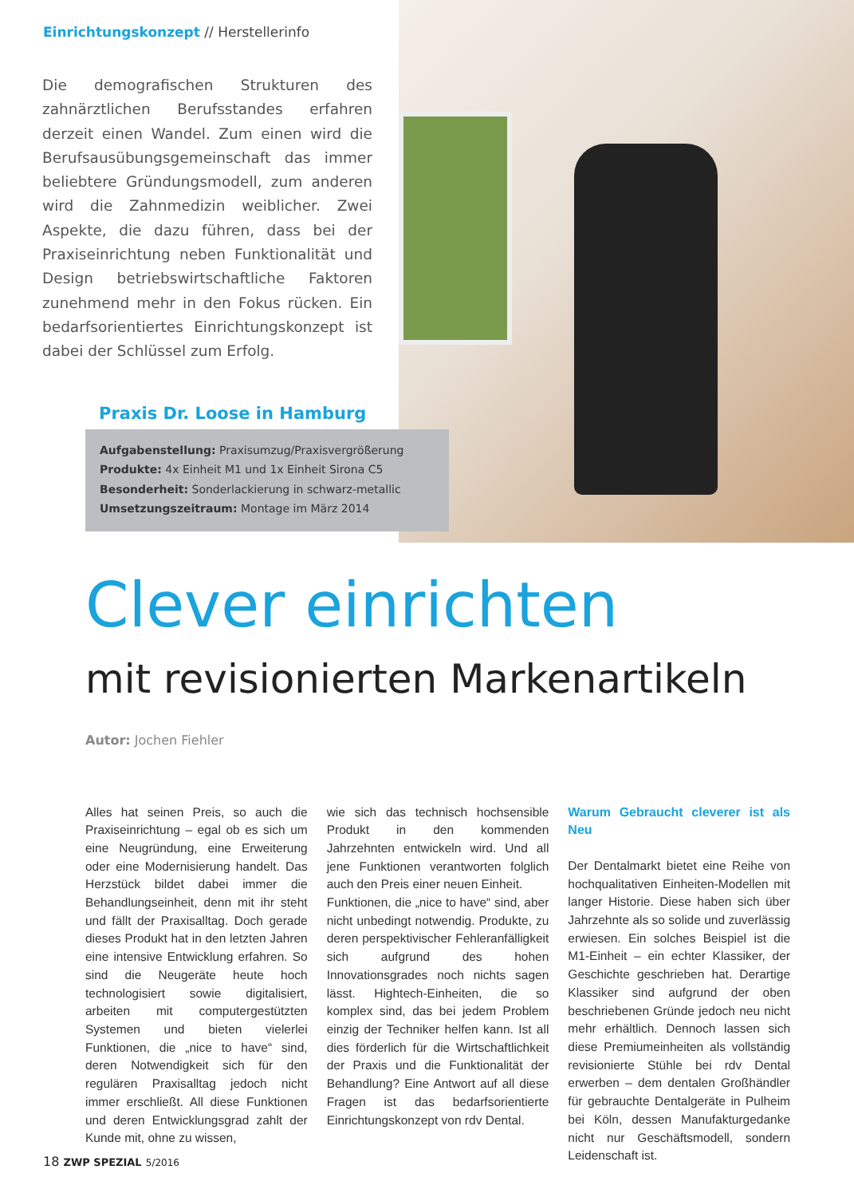Einrichtungskonzept // Herstellerinfo
Die demografischen Strukturen des zahnärztlichen Berufsstandes erfahren derzeit einen Wandel. Zum einen wird die Berufsausübungsgemeinschaft das immer beliebtere Gründungsmodell, zum anderen wird die Zahnmedizin weiblicher. Zwei Aspekte, die dazu führen, dass bei der Praxiseinrichtung neben Funktionalität und Design betriebswirtschaftliche Faktoren zunehmend mehr in den Fokus rücken. Ein bedarfsorientiertes Einrichtungskonzept ist dabei der Schlüssel zum Erfolg.
Praxis Dr. Loose in Hamburg
Aufgabenstellung: Praxisumzug/Praxisvergrößerung
Produkte: 4x Einheit M1 und 1x Einheit Sirona C5
Besonderheit: Sonderlackierung in schwarz-metallic
Umsetzungszeitraum: Montage im März 2014
Clever einrichten
mit revisionierten Markenartikeln
Autor: Jochen Fiehler
Alles hat seinen Preis, so auch die Praxiseinrichtung – egal ob es sich um eine Neugründung, eine Erweiterung oder eine Modernisierung handelt. Das Herzstück bildet dabei immer die Behandlungseinheit, denn mit ihr steht und fällt der Praxisalltag. Doch gerade dieses Produkt hat in den letzten Jahren eine intensive Entwicklung erfahren. So sind die Neugeräte heute hoch technologisiert sowie digitalisiert, arbeiten mit computergestützten Systemen und bieten vielerlei Funktionen, die „nice to have“ sind, deren Notwendigkeit sich für den regulären Praxisalltag jedoch nicht immer erschließt. All diese Funktionen und deren Entwicklungsgrad zahlt der Kunde mit, ohne zu wissen,
wie sich das technisch hochsensible Produkt in den kommenden Jahrzehnten entwickeln wird. Und all jene Funktionen verantworten folglich auch den Preis einer neuen Einheit.
Funktionen, die „nice to have“ sind, aber nicht unbedingt notwendig. Produkte, zu deren perspektivischer Fehleranfälligkeit sich aufgrund des hohen Innovationsgrades noch nichts sagen lässt. Hightech-Einheiten, die so komplex sind, das bei jedem Problem einzig der Techniker helfen kann. Ist all dies förderlich für die Wirtschaftlichkeit der Praxis und die Funktionalität der Behandlung? Eine Antwort auf all diese Fragen ist das bedarfsorientierte Einrichtungskonzept von rdv Dental.
Warum Gebraucht cleverer ist als Neu
Der Dentalmarkt bietet eine Reihe von hochqualitativen Einheiten-Modellen mit langer Historie. Diese haben sich über Jahrzehnte als so solide und zuverlässig erwiesen. Ein solches Beispiel ist die M1-Einheit – ein echter Klassiker, der Geschichte geschrieben hat. Derartige Klassiker sind aufgrund der oben beschriebenen Gründe jedoch neu nicht mehr erhältlich. Dennoch lassen sich diese Premiumeinheiten als vollständig revisionierte Stühle bei rdv Dental erwerben – dem dentalen Großhändler für gebrauchte Dentalgeräte in Pulheim bei Köln, dessen Manufakturgedanke nicht nur Geschäftsmodell, sondern Leidenschaft ist.
18 ZWP SPEZIAL 5/2016